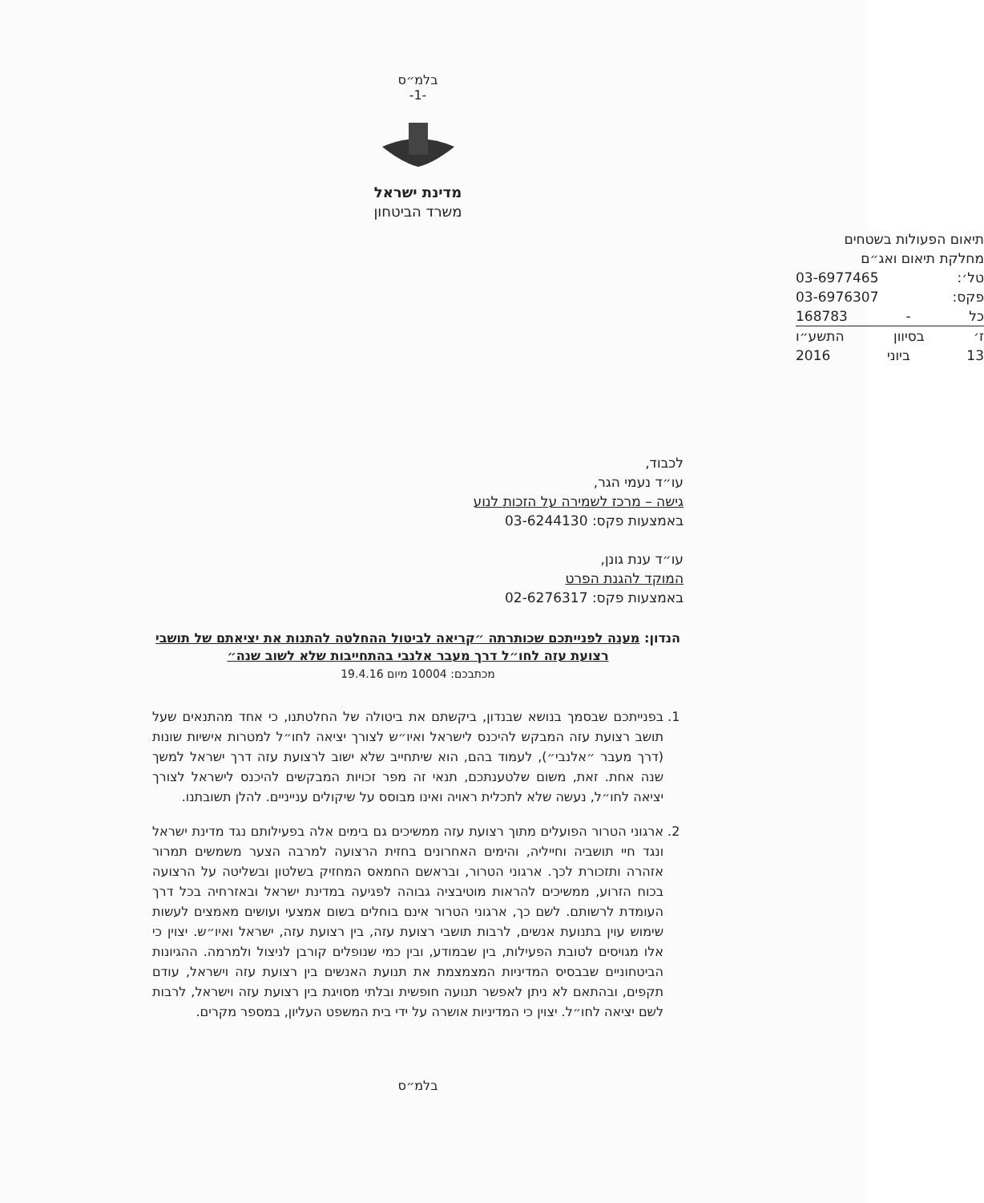בלמ״ס
-1-
מדינת ישראל
משרד הביטחון
תיאום הפעולות בשטחים
מחלקת תיאום ואג״ם
טל׳: 03-6977465
פקס: 03-6976307
כל - 168783
ז׳ בסיוון התשע״ו
13 ביוני 2016
לכבוד,
עו״ד נעמי הגר,
גישה – מרכז לשמירה על הזכות לנוע
באמצעות פקס: 03-6244130
עו״ד ענת גונן,
המוקד להגנת הפרט
באמצעות פקס: 02-6276317
הנדון: מענה לפנייתכם שכותרתה ״קריאה לביטול ההחלטה להתנות את יציאתם של תושבי רצועת עזה לחו״ל דרך מעבר אלנבי בהתחייבות שלא לשוב שנה״
מכתבכם: 10004 מיום 19.4.16
1. בפנייתכם שבסמך בנושא שבנדון, ביקשתם את ביטולה של החלטתנו, כי אחד מהתנאים שעל תושב רצועת עזה המבקש להיכנס לישראל ואיו״ש לצורך יציאה לחו״ל למטרות אישיות שונות (דרך מעבר ״אלנבי״), לעמוד בהם, הוא שיתחייב שלא ישוב לרצועת עזה דרך ישראל למשך שנה אחת. זאת, משום שלטענתכם, תנאי זה מפר זכויות המבקשים להיכנס לישראל לצורך יציאה לחו״ל, נעשה שלא לתכלית ראויה ואינו מבוסס על שיקולים ענייניים. להלן תשובתנו.
2. ארגוני הטרור הפועלים מתוך רצועת עזה ממשיכים גם בימים אלה בפעילותם נגד מדינת ישראל ונגד חיי תושביה וחייליה, והימים האחרונים בחזית הרצועה למרבה הצער משמשים תמרור אזהרה ותזכורת לכך. ארגוני הטרור, ובראשם החמאס המחזיק בשלטון ובשליטה על הרצועה בכוח הזרוע, ממשיכים להראות מוטיבציה גבוהה לפגיעה במדינת ישראל ובאזרחיה בכל דרך העומדת לרשותם. לשם כך, ארגוני הטרור אינם בוחלים בשום אמצעי ועושים מאמצים לעשות שימוש עוין בתנועת אנשים, לרבות תושבי רצועת עזה, בין רצועת עזה, ישראל ואיו״ש. יצוין כי אלו מגויסים לטובת הפעילות, בין שבמודע, ובין כמי שנופלים קורבן לניצול ולמרמה. ההגיונות הביטחוניים שבבסיס המדיניות המצמצמת את תנועת האנשים בין רצועת עזה וישראל, עודם תקפים, ובהתאם לא ניתן לאפשר תנועה חופשית ובלתי מסויגת בין רצועת עזה וישראל, לרבות לשם יציאה לחו״ל. יצוין כי המדיניות אושרה על ידי בית המשפט העליון, במספר מקרים.
בלמ״ס